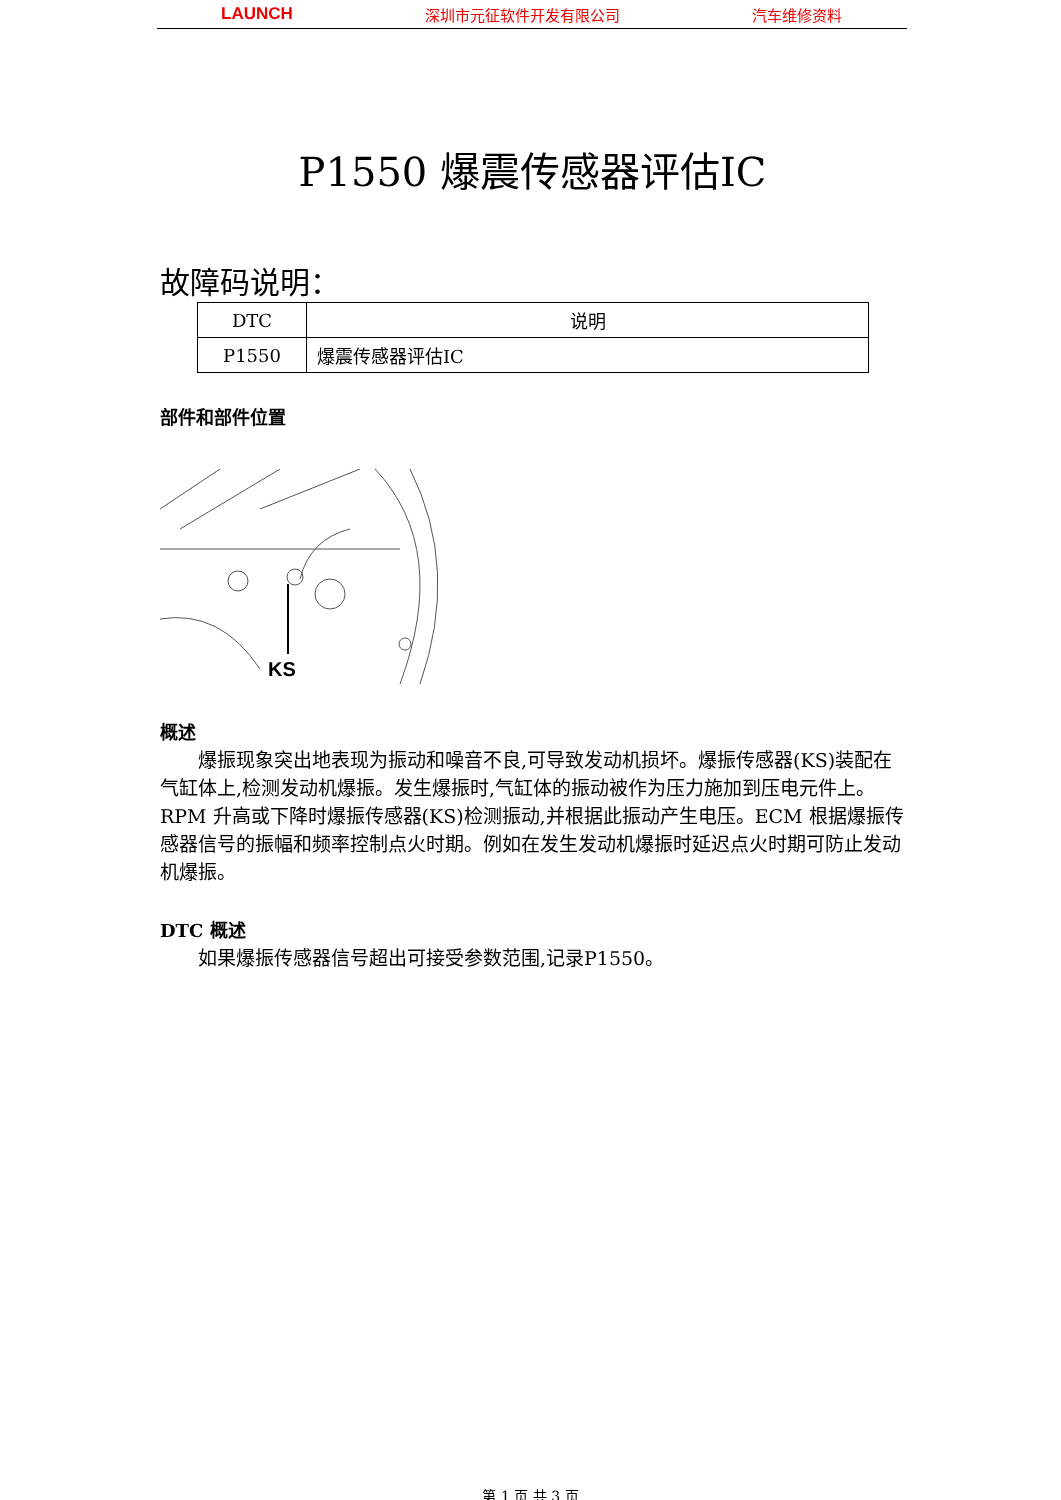LAUNCH 深圳市元征软件开发有限公司 汽车维修资料
P1550 爆震传感器评估IC
故障码说明：
| DTC | 说明 |
| --- | --- |
| P1550 | 爆震传感器评估IC |
部件和部件位置
KS
概述
爆振现象突出地表现为振动和噪音不良,可导致发动机损坏。爆振传感器(KS)装配在气缸体上,检测发动机爆振。发生爆振时,气缸体的振动被作为压力施加到压电元件上。RPM 升高或下降时爆振传感器(KS)检测振动,并根据此振动产生电压。ECM 根据爆振传感器信号的振幅和频率控制点火时期。例如在发生发动机爆振时延迟点火时期可防止发动机爆振。
DTC 概述
如果爆振传感器信号超出可接受参数范围,记录P1550。
第 1 页 共 3 页